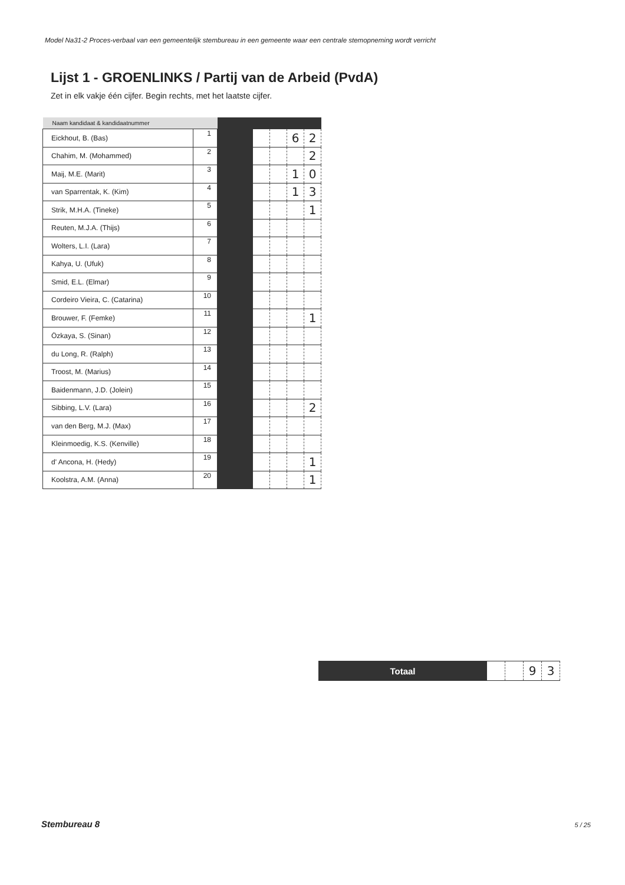Model Na31-2 Proces-verbaal van een gemeentelijk stembureau in een gemeente waar een centrale stemopneming wordt verricht
Lijst 1 - GROENLINKS / Partij van de Arbeid (PvdA)
Zet in elk vakje één cijfer. Begin rechts, met het laatste cijfer.
| Naam kandidaat & kandidaatnummer | | | | | | |
| --- | --- | --- | --- | --- | --- | --- |
| Eickhout, B. (Bas) | 1 | | | | 6 | 2 |
| Chahim, M. (Mohammed) | 2 | | | | | 2 |
| Maij, M.E. (Marit) | 3 | | | | 1 | 0 |
| van Sparrentak, K. (Kim) | 4 | | | | 1 | 3 |
| Strik, M.H.A. (Tineke) | 5 | | | | | 1 |
| Reuten, M.J.A. (Thijs) | 6 | | | | | |
| Wolters, L.I. (Lara) | 7 | | | | | |
| Kahya, U. (Ufuk) | 8 | | | | | |
| Smid, E.L. (Elmar) | 9 | | | | | |
| Cordeiro Vieira, C. (Catarina) | 10 | | | | | |
| Brouwer, F. (Femke) | 11 | | | | | 1 |
| Özkaya, S. (Sinan) | 12 | | | | | |
| du Long, R. (Ralph) | 13 | | | | | |
| Troost, M. (Marius) | 14 | | | | | |
| Baidenmann, J.D. (Jolein) | 15 | | | | | |
| Sibbing, L.V. (Lara) | 16 | | | | | 2 |
| van den Berg, M.J. (Max) | 17 | | | | | |
| Kleinmoedig, K.S. (Kenville) | 18 | | | | | |
| d' Ancona, H. (Hedy) | 19 | | | | | 1 |
| Koolstra, A.M. (Anna) | 20 | | | | | 1 |
| Totaal | | | 9 | 3 |
Stembureau 8 5 / 25